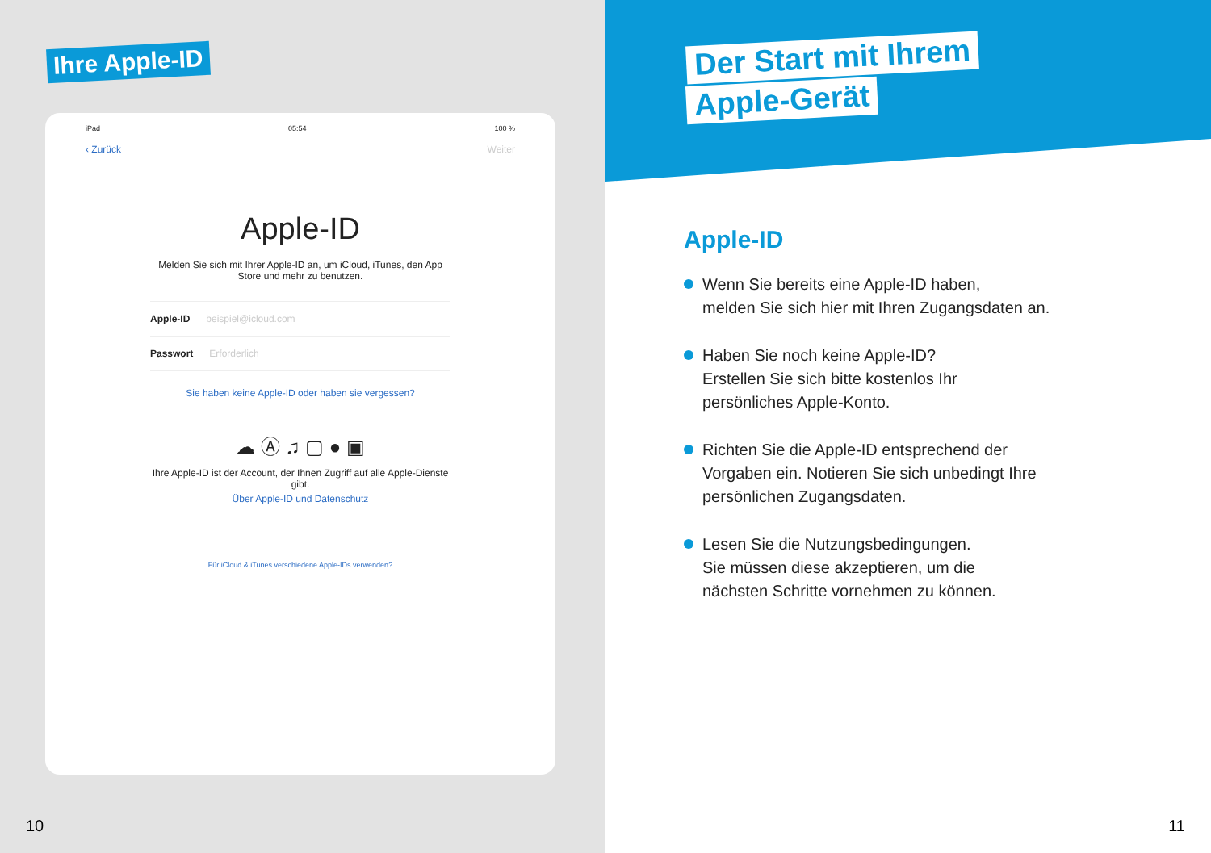Ihre Apple-ID
iPad 05:54 100 %
‹ Zurück Weiter
Apple-ID
Melden Sie sich mit Ihrer Apple-ID an, um iCloud, iTunes, den App Store und mehr zu benutzen.
Apple-ID beispiel@icloud.com
Passwort Erforderlich
Sie haben keine Apple-ID oder haben sie vergessen?
☁ Ⓐ ♫ ▢ ● ▣
Ihre Apple-ID ist der Account, der Ihnen Zugriff auf alle Apple-Dienste gibt.
Über Apple-ID und Datenschutz
Für iCloud & iTunes verschiedene Apple-IDs verwenden?
10
Der Start mit Ihrem
Apple-Gerät
Apple-ID
Wenn Sie bereits eine Apple-ID haben,
melden Sie sich hier mit Ihren Zugangsdaten an.
Haben Sie noch keine Apple-ID?
Erstellen Sie sich bitte kostenlos Ihr
persönliches Apple-Konto.
Richten Sie die Apple-ID entsprechend der
Vorgaben ein. Notieren Sie sich unbedingt Ihre
persönlichen Zugangsdaten.
Lesen Sie die Nutzungsbedingungen.
Sie müssen diese akzeptieren, um die
nächsten Schritte vornehmen zu können.
11